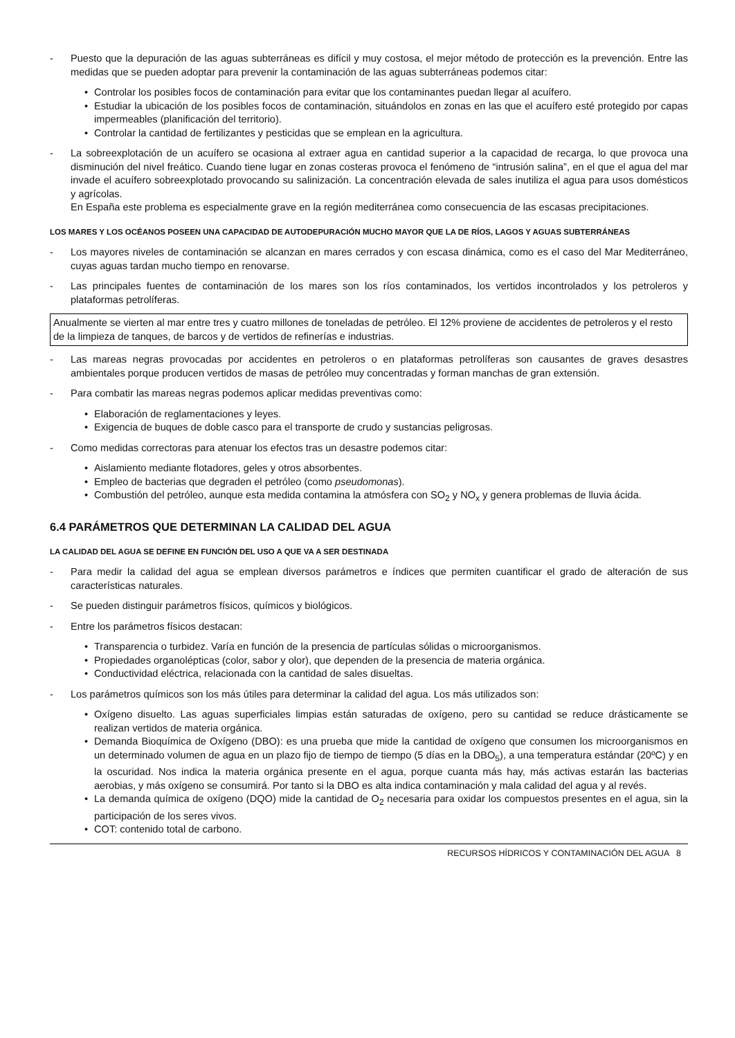- Puesto que la depuración de las aguas subterráneas es difícil y muy costosa, el mejor método de protección es la prevención. Entre las medidas que se pueden adoptar para prevenir la contaminación de las aguas subterráneas podemos citar:
• Controlar los posibles focos de contaminación para evitar que los contaminantes puedan llegar al acuífero.
• Estudiar la ubicación de los posibles focos de contaminación, situándolos en zonas en las que el acuífero esté protegido por capas impermeables (planificación del territorio).
• Controlar la cantidad de fertilizantes y pesticidas que se emplean en la agricultura.
- La sobreexplotación de un acuífero se ocasiona al extraer agua en cantidad superior a la capacidad de recarga, lo que provoca una disminución del nivel freático. Cuando tiene lugar en zonas costeras provoca el fenómeno de “intrusión salina”, en el que el agua del mar invade el acuífero sobreexplotado provocando su salinización. La concentración elevada de sales inutiliza el agua para usos domésticos y agrícolas.
En España este problema es especialmente grave en la región mediterránea como consecuencia de las escasas precipitaciones.
LOS MARES Y LOS OCÉANOS POSEEN UNA CAPACIDAD DE AUTODEPURACIÓN MUCHO MAYOR QUE LA DE RÍOS, LAGOS Y AGUAS SUBTERRÁNEAS
- Los mayores niveles de contaminación se alcanzan en mares cerrados y con escasa dinámica, como es el caso del Mar Mediterráneo, cuyas aguas tardan mucho tiempo en renovarse.
- Las principales fuentes de contaminación de los mares son los ríos contaminados, los vertidos incontrolados y los petroleros y plataformas petrolíferas.
Anualmente se vierten al mar entre tres y cuatro millones de toneladas de petróleo. El 12% proviene de accidentes de petroleros y el resto de la limpieza de tanques, de barcos y de vertidos de refinerías e industrias.
- Las mareas negras provocadas por accidentes en petroleros o en plataformas petrolíferas son causantes de graves desastres ambientales porque producen vertidos de masas de petróleo muy concentradas y forman manchas de gran extensión.
- Para combatir las mareas negras podemos aplicar medidas preventivas como:
• Elaboración de reglamentaciones y leyes.
• Exigencia de buques de doble casco para el transporte de crudo y sustancias peligrosas.
- Como medidas correctoras para atenuar los efectos tras un desastre podemos citar:
• Aislamiento mediante flotadores, geles y otros absorbentes.
• Empleo de bacterias que degraden el petróleo (como pseudomonas).
• Combustión del petróleo, aunque esta medida contamina la atmósfera con SO<sub>2</sub> y NO<sub>x</sub> y genera problemas de lluvia ácida.
6.4 PARÁMETROS QUE DETERMINAN LA CALIDAD DEL AGUA
LA CALIDAD DEL AGUA SE DEFINE EN FUNCIÓN DEL USO A QUE VA A SER DESTINADA
- Para medir la calidad del agua se emplean diversos parámetros e índices que permiten cuantificar el grado de alteración de sus características naturales.
- Se pueden distinguir parámetros físicos, químicos y biológicos.
- Entre los parámetros físicos destacan:
• Transparencia o turbidez. Varía en función de la presencia de partículas sólidas o microorganismos.
• Propiedades organolépticas (color, sabor y olor), que dependen de la presencia de materia orgánica.
• Conductividad eléctrica, relacionada con la cantidad de sales disueltas.
- Los parámetros químicos son los más útiles para determinar la calidad del agua. Los más utilizados son:
• Oxígeno disuelto. Las aguas superficiales limpias están saturadas de oxígeno, pero su cantidad se reduce drásticamente se realizan vertidos de materia orgánica.
• Demanda Bioquímica de Oxígeno (DBO): es una prueba que mide la cantidad de oxígeno que consumen los microorganismos en un determinado volumen de agua en un plazo fijo de tiempo de tiempo (5 días en la DBO<sub>5</sub>), a una temperatura estándar (20ºC) y en la oscuridad. Nos indica la materia orgánica presente en el agua, porque cuanta más hay, más activas estarán las bacterias aerobias, y más oxígeno se consumirá. Por tanto si la DBO es alta indica contaminación y mala calidad del agua y al revés.
• La demanda química de oxígeno (DQO) mide la cantidad de O<sub>2</sub> necesaria para oxidar los compuestos presentes en el agua, sin la participación de los seres vivos.
• COT: contenido total de carbono.
RECURSOS HÍDRICOS Y CONTAMINACIÓN DEL AGUA 8